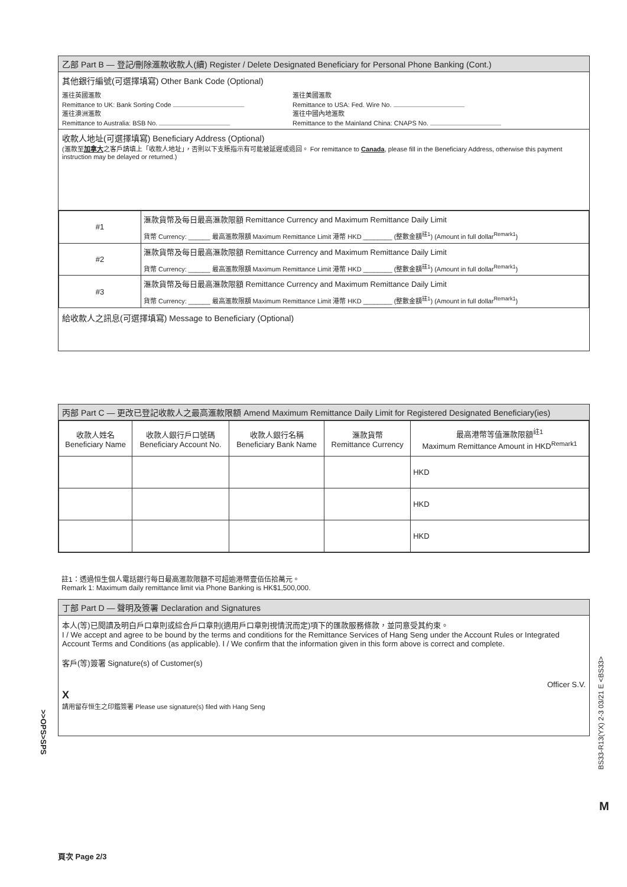乙部 Part B — 登記/刪除滙款收款人(續) Register / Delete Designated Beneficiary for Personal Phone Banking (Cont.)
其他銀行編號(可選擇填寫) Other Bank Code (Optional)
滙往英國滙款
Remittance to UK: Bank Sorting Code
滙往澳洲滙款
Remittance to Australia: BSB No.
滙往美國滙款
Remittance to USA: Fed. Wire No.
滙往中國內地滙款
Remittance to the Mainland China: CNAPS No.
收款人地址(可選擇填寫) Beneficiary Address (Optional)
(滙款至加拿大之客戶請填上「收款人地址」，否則以下支賬指示有可能被延遲或退回。 For remittance to Canada, please fill in the Beneficiary Address, otherwise this payment instruction may be delayed or returned.)
| #1 | 滙款貨幣及每日最高滙款限額 Remittance Currency and Maximum Remittance Daily Limit |
| | 貨幣 Currency: ______ 最高滙款限額 Maximum Remittance Limit 港幣 HKD ________ (整數金額<sup>註1</sup>) (Amount in full dollar<sup>Remark1</sup>) |
| #2 | 滙款貨幣及每日最高滙款限額 Remittance Currency and Maximum Remittance Daily Limit |
| | 貨幣 Currency: ______ 最高滙款限額 Maximum Remittance Limit 港幣 HKD ________ (整數金額<sup>註1</sup>) (Amount in full dollar<sup>Remark1</sup>) |
| #3 | 滙款貨幣及每日最高滙款限額 Remittance Currency and Maximum Remittance Daily Limit |
| | 貨幣 Currency: ______ 最高滙款限額 Maximum Remittance Limit 港幣 HKD ________ (整數金額<sup>註1</sup>) (Amount in full dollar<sup>Remark1</sup>) |
給收款人之訊息(可選擇填寫) Message to Beneficiary (Optional)
丙部 Part C — 更改已登記收款人之最高滙款限額 Amend Maximum Remittance Daily Limit for Registered Designated Beneficiary(ies)
| 收款人姓名 Beneficiary Name | 收款人銀行戶口號碼 Beneficiary Account No. | 收款人銀行名稱 Beneficiary Bank Name | 滙款貨幣 Remittance Currency | 最高港幣等值滙款限額<sup>註1</sup> Maximum Remittance Amount in HKD<sup>Remark1</sup> |
| --- | --- | --- | --- | --- |
| | | | | HKD |
| | | | | HKD |
| | | | | HKD |
註1：透過恒生個人電話銀行每日最高滙款限額不可超逾港幣壹佰伍拾萬元。
Remark 1: Maximum daily remittance limit via Phone Banking is HK$1,500,000.
丁部 Part D — 聲明及簽署 Declaration and Signatures
本人(等)已閱讀及明白戶口章則或綜合戶口章則(適用戶口章則視情況而定)項下的匯款服務條款，並同意受其約束。
I / We accept and agree to be bound by the terms and conditions for the Remittance Services of Hang Seng under the Account Rules or Integrated Account Terms and Conditions (as applicable). I / We confirm that the information given in this form above is correct and complete.
客戶(等)簽署 Signature(s) of Customer(s)
Officer S.V.
X
請用留存恒生之印鑑簽署 Please use signature(s) filed with Hang Seng
>>OPS>SPS
BS33-R13(YX) 2-3 03/21 E <BS33>
M
頁次 Page 2/3